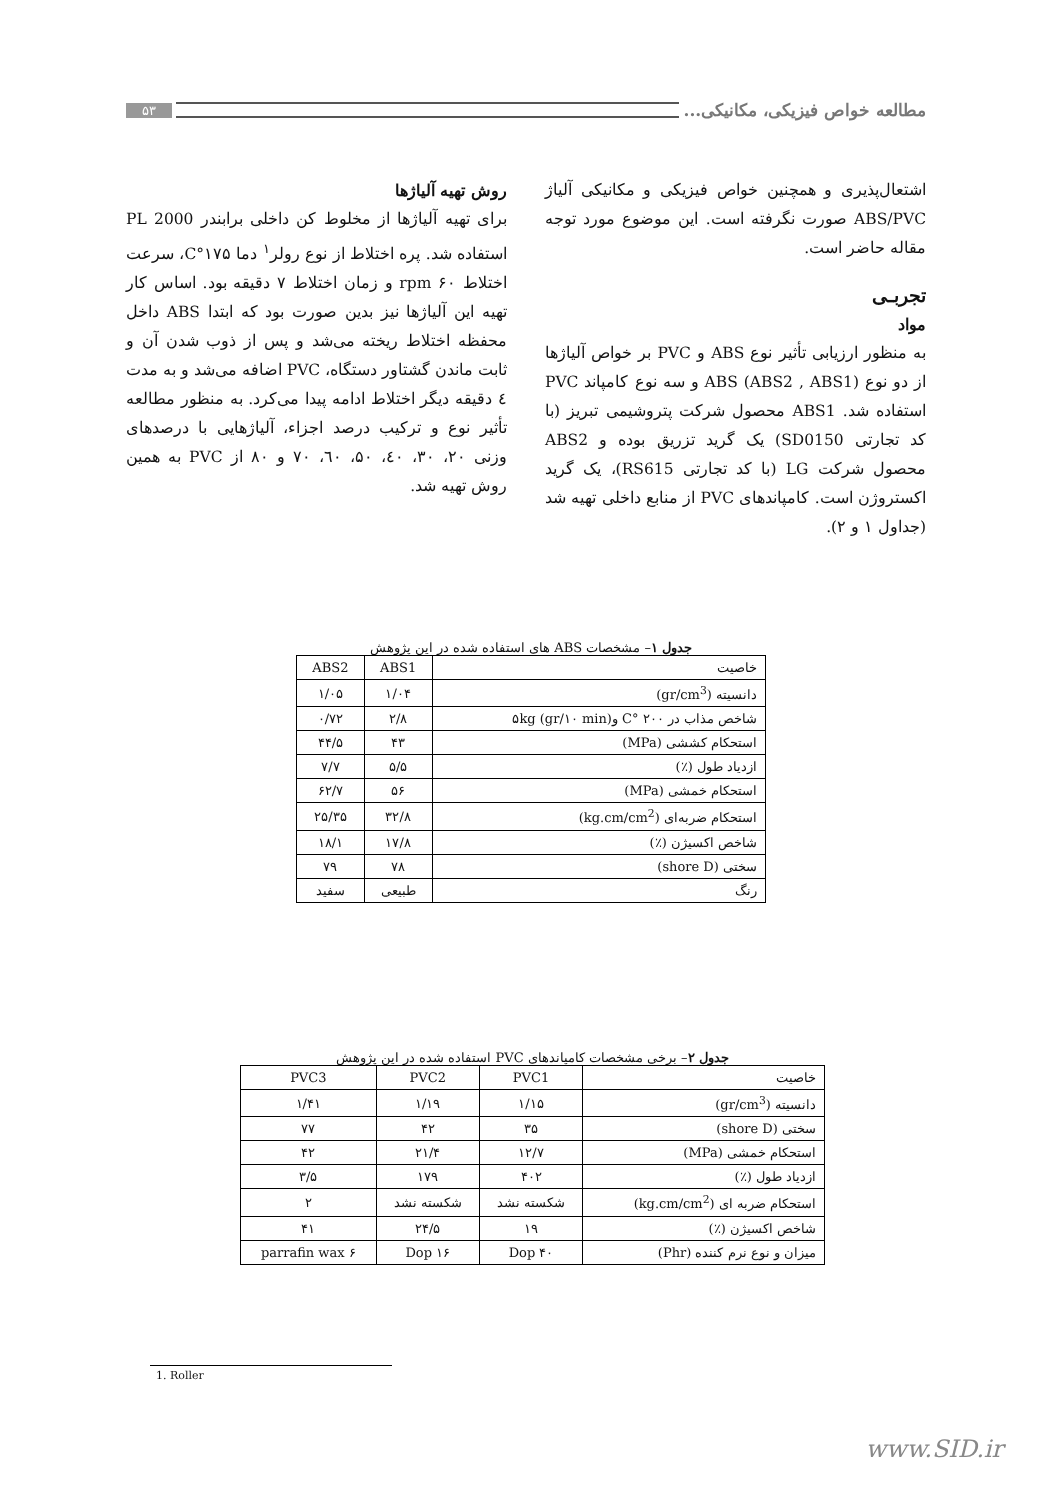مطالعه خواص فیزیکی، مکانیکی... ۵۳
اشتعال‌پذیری و همچنین خواص فیزیکی و مکانیکی آلیاژ ABS/PVC صورت نگرفته است. این موضوع مورد توجه مقاله حاضر است.
تجربـی
مواد
به منظور ارزیابی تأثیر نوع ABS و PVC بر خواص آلیاژها از دو نوع ABS (ABS2 , ABS1) و سه نوع کامپاند PVC استفاده شد. ABS1 محصول شرکت پتروشیمی تبریز (با کد تجارتی SD0150) یک گرید تزریق بوده و ABS2 محصول شرکت LG (با کد تجارتی RS615)، یک گرید اکستروژن است. کامپاندهای PVC از منابع داخلی تهیه شد (جداول ۱ و ۲).
روش تهیه آلیاژها
برای تهیه آلیاژها از مخلوط کن داخلی برابندر PL 2000 استفاده شد. پره اختلاط از نوع رولر<sup>۱</sup> دما ۱۷۵°C، سرعت اختلاط ۶۰ rpm و زمان اختلاط ۷ دقیقه بود. اساس کار تهیه این آلیاژها نیز بدین صورت بود که ابتدا ABS داخل محفظه اختلاط ریخته می‌شد و پس از ذوب شدن آن و ثابت ماندن گشتاور دستگاه، PVC اضافه می‌شد و به مدت ٤ دقیقه دیگر اختلاط ادامه پیدا می‌کرد. به منظور مطالعه تأثیر نوع و ترکیب درصد اجزاء، آلیاژهایی با درصدهای وزنی ۲۰، ۳۰، ٤۰، ۵۰، ٦۰، ۷۰ و ۸۰ از PVC به همین روش تهیه شد.
جدول ۱– مشخصات ABS های استفاده شده در این پژوهش
| خاصیت | ABS1 | ABS2 |
| --- | --- | --- |
| دانسیته (gr/cm<sup>3</sup>) | ۱/۰۴ | ۱/۰۵ |
| شاخص مذاب در ۲۰۰ °C و۵kg (gr/۱۰ min) | ۲/۸ | ۰/۷۲ |
| استحکام کششی (MPa) | ۴۳ | ۴۴/۵ |
| ازدیاد طول (٪) | ۵/۵ | ۷/۷ |
| استحکام خمشی (MPa) | ۵۶ | ۶۲/۷ |
| استحکام ضربه‌ای (kg.cm/cm<sup>2</sup>) | ۳۲/۸ | ۲۵/۳۵ |
| شاخص اکسیژن (٪) | ۱۷/۸ | ۱۸/۱ |
| سختی (shore D) | ۷۸ | ۷۹ |
| رنگ | طبیعی | سفید |
جدول ۲– برخی مشخصات کامپاندهای PVC استفاده شده در این پژوهش
| خاصیت | PVC1 | PVC2 | PVC3 |
| --- | --- | --- | --- |
| دانسیته (gr/cm<sup>3</sup>) | ۱/۱۵ | ۱/۱۹ | ۱/۴۱ |
| سختی (shore D) | ۳۵ | ۴۲ | ۷۷ |
| استحکام خمشی (MPa) | ۱۲/۷ | ۲۱/۴ | ۴۲ |
| ازدیاد طول (٪) | ۴۰۲ | ۱۷۹ | ۳/۵ |
| استحکام ضربه ای (kg.cm/cm<sup>2</sup>) | شکسته نشد | شکسته نشد | ۲ |
| شاخص اکسیژن (٪) | ۱۹ | ۲۴/۵ | ۴۱ |
| میزان و نوع نرم کننده (Phr) | ۴۰ Dop | ۱۶ Dop | ۶ parrafin wax |
1. Roller
www.SID.ir